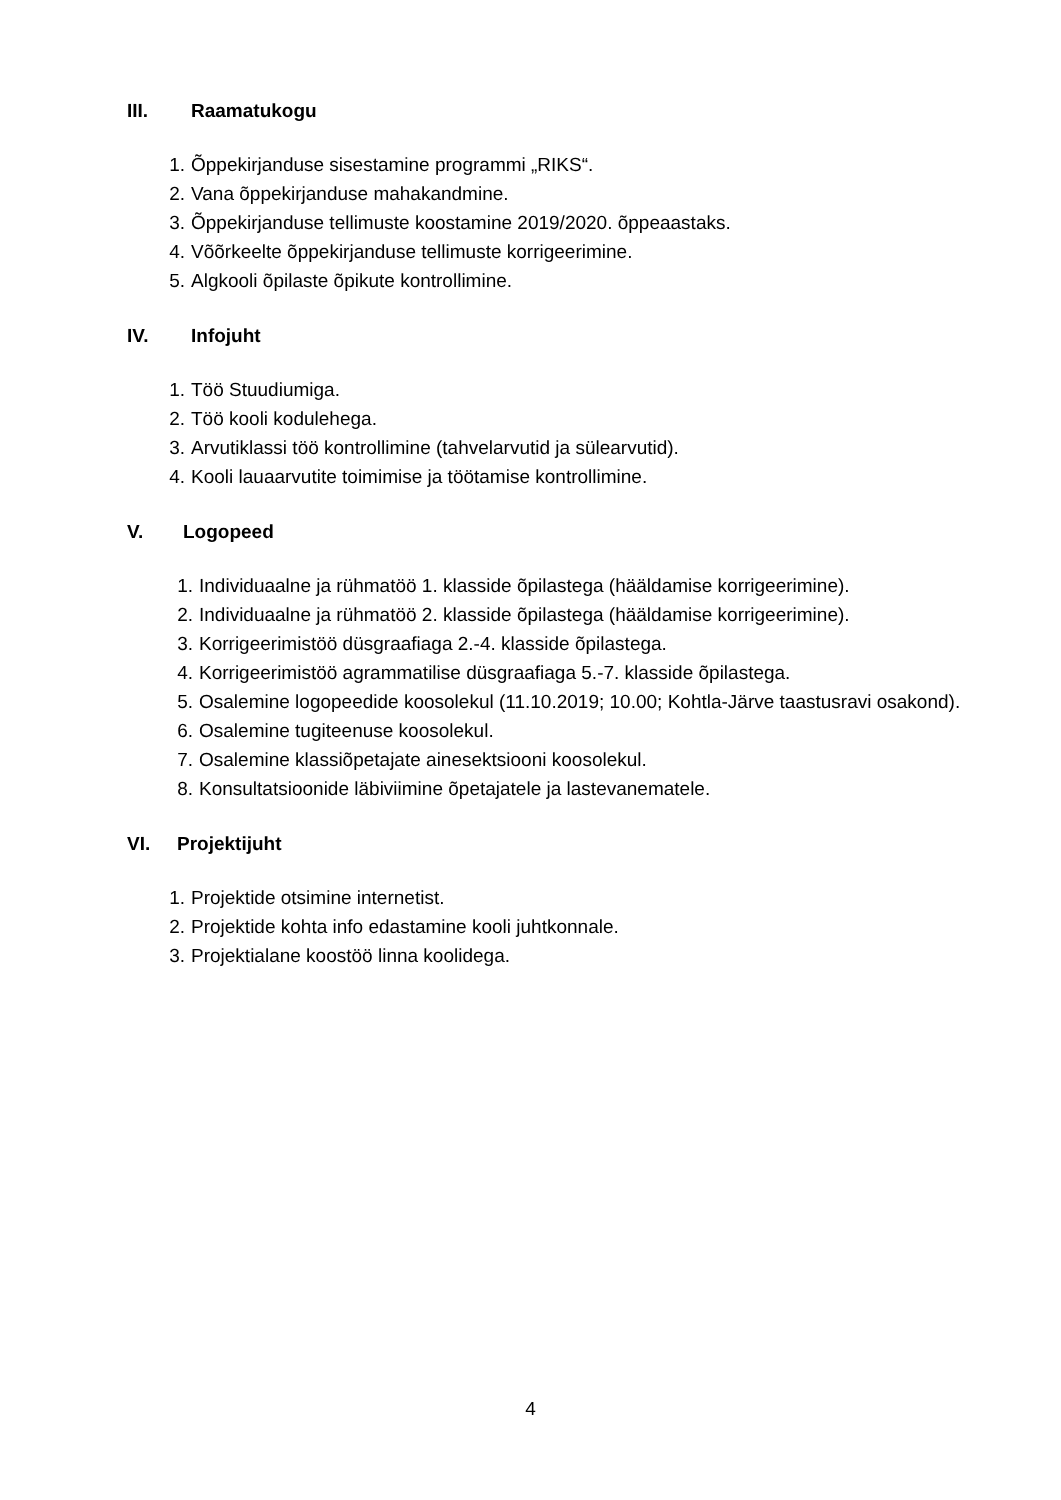III. Raamatukogu
1. Õppekirjanduse sisestamine programmi „RIKS“.
2. Vana õppekirjanduse mahakandmine.
3. Õppekirjanduse tellimuste koostamine 2019/2020. õppeaastaks.
4. Võõrkeelte õppekirjanduse tellimuste korrigeerimine.
5. Algkooli õpilaste õpikute kontrollimine.
IV. Infojuht
1. Töö Stuudiumiga.
2. Töö kooli kodulehega.
3. Arvutiklassi töö kontrollimine (tahvelarvutid ja sülearvutid).
4. Kooli lauaarvutite toimimise ja töötamise kontrollimine.
V. Logopeed
1. Individuaalne ja rühmatöö 1. klasside õpilastega (hääldamise korrigeerimine).
2. Individuaalne ja rühmatöö 2. klasside õpilastega (hääldamise korrigeerimine).
3. Korrigeerimistöö düsgraafiaga 2.-4. klasside õpilastega.
4. Korrigeerimistöö agrammatilise düsgraafiaga 5.-7. klasside õpilastega.
5. Osalemine logopeedide koosolekul (11.10.2019; 10.00; Kohtla-Järve taastusravi osakond).
6. Osalemine tugiteenuse koosolekul.
7. Osalemine klassiõpetajate ainesektsiooni koosolekul.
8. Konsultatsioonide läbiviimine õpetajatele ja lastevanematele.
VI. Projektijuht
1. Projektide otsimine internetist.
2. Projektide kohta info edastamine kooli juhtkonnale.
3. Projektialane koostöö linna koolidega.
4